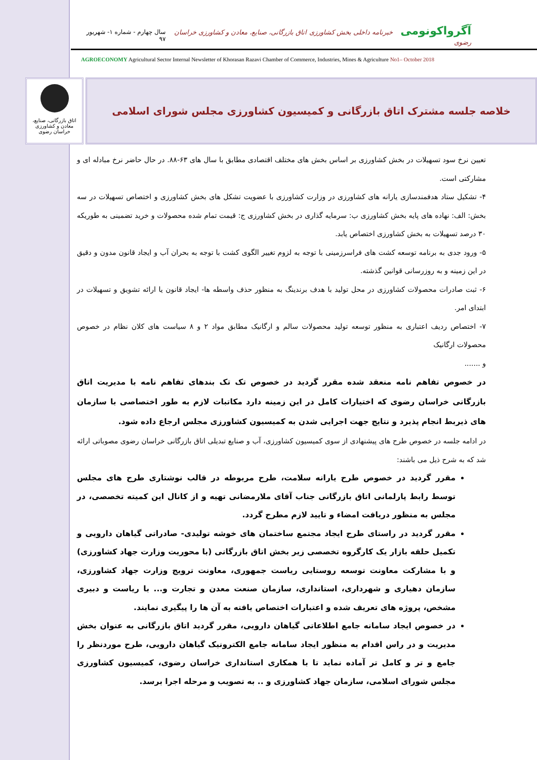آگرواکونومی خبرنامه داخلی بخش کشاورزی اتاق بازرگانی، صنایع، معادن و کشاورزی خراسان رضوی
سال چهارم - شماره ۱- شهریور ۹۷
AGROECONOMY Agricultural Sector Internal Newsletter of Khorasan Razavi Chamber of Commerce, Industries, Mines & Agriculture No1– October 2018
اتاق بازرگانی، صنایع، معادن و کشاورزی خراسان رضوی
خلاصه جلسه مشترک اتاق بازرگانی و کمیسیون کشاورزی مجلس شورای اسلامی
تعیین نرخ سود تسهیلات در بخش کشاورزی بر اساس بخش های مختلف اقتصادی مطابق با سال های ۶۳-۸۸. در حال حاضر نرخ مبادله ای و مشارکتی است.
۴- تشکیل ستاد هدفمندسازی یارانه های کشاورزی در وزارت کشاورزی با عضویت تشکل های بخش کشاورزی و اختصاص تسهیلات در سه بخش: الف: نهاده های پایه بخش کشاورزی ب: سرمایه گذاری در بخش کشاورزی ج: قیمت تمام شده محصولات و خرید تضمینی به طوریکه ۳۰ درصد تسهیلات به بخش کشاورزی اختصاص یابد.
۵- ورود جدی به برنامه توسعه کشت های فراسرزمینی با توجه به لزوم تغییر الگوی کشت با توجه به بحران آب و ایجاد قانون مدون و دقیق در این زمینه و به روزرسانی قوانین گذشته.
۶- ثبت صادرات محصولات کشاورزی در محل تولید با هدف برندینگ به منظور حذف واسطه ها- ایجاد قانون یا ارائه تشویق و تسهیلات در ابتدای امر.
۷- اختصاص ردیف اعتباری به منظور توسعه تولید محصولات سالم و ارگانیک مطابق مواد ۲ و ۸ سیاست های کلان نظام در خصوص محصولات ارگانیک
و .......
در خصوص تفاهم نامه منعقد شده مقرر گردید در خصوص تک تک بندهای تفاهم نامه با مدیریت اتاق بازرگانی خراسان رضوی که اختیارات کامل در این زمینه دارد مکاتبات لازم به طور اختصاصی با سازمان های ذیربط انجام پذیرد و نتایج جهت اجرایی شدن به کمیسیون کشاورزی مجلس ارجاع داده شود.
در ادامه جلسه در خصوص طرح های پیشنهادی از سوی کمیسیون کشاورزی، آب و صنایع تبدیلی اتاق بازرگانی خراسان رضوی مصوباتی ارائه شد که به شرح ذیل می باشند:
مقرر گردید در خصوص طرح یارانه سلامت، طرح مربوطه در قالب نوشتاری طرح های مجلس توسط رابط پارلمانی اتاق بازرگانی جناب آقای ملارمضانی تهیه و از کانال این کمیته تخصصی، در مجلس به منظور دریافت امضاء و تایید لازم مطرح گردد.
مقرر گردید در راستای طرح ایجاد مجتمع ساختمان های خوشه تولیدی- صادراتی گیاهان دارویی و تکمیل حلقه بازار یک کارگروه تخصصی زیر بخش اتاق بازرگانی (با محوریت وزارت جهاد کشاورزی) و با مشارکت معاونت توسعه روستایی ریاست جمهوری، معاونت ترویج وزارت جهاد کشاورزی، سازمان دهیاری و شهرداری، استانداری، سازمان صنعت معدن و تجارت و... با ریاست و دبیری مشخص، پروژه های تعریف شده و اعتبارات اختصاص یافته به آن ها را پیگیری نمایند.
در خصوص ایجاد سامانه جامع اطلاعاتی گیاهان دارویی، مقرر گردید اتاق بازرگانی به عنوان بخش مدیریت و در راس اقدام به منظور ایجاد سامانه جامع الکترونیک گیاهان دارویی، طرح موردنظر را جامع و تر و کامل تر آماده نماید تا با همکاری استانداری خراسان رضوی، کمیسیون کشاورزی مجلس شورای اسلامی، سازمان جهاد کشاورزی و .. به تصویب و مرحله اجرا برسد.